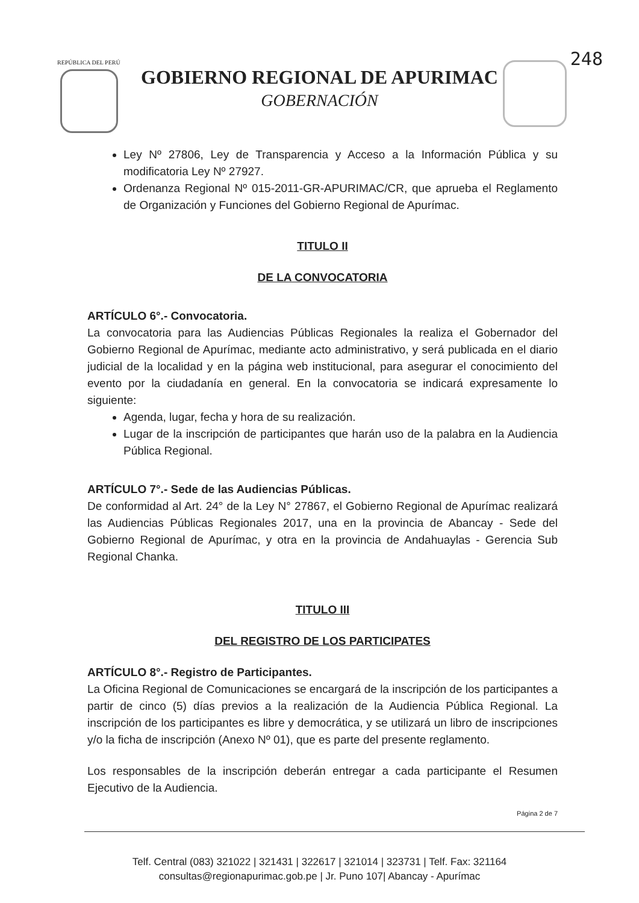248 REPÚBLICA DEL PERÚ
GOBIERNO REGIONAL DE APURIMAC
GOBERNACIÓN
Ley Nº 27806, Ley de Transparencia y Acceso a la Información Pública y su modificatoria Ley Nº 27927.
Ordenanza Regional Nº 015-2011-GR-APURIMAC/CR, que aprueba el Reglamento de Organización y Funciones del Gobierno Regional de Apurímac.
TITULO II
DE LA CONVOCATORIA
ARTÍCULO 6°.- Convocatoria.
La convocatoria para las Audiencias Públicas Regionales la realiza el Gobernador del Gobierno Regional de Apurímac, mediante acto administrativo, y será publicada en el diario judicial de la localidad y en la página web institucional, para asegurar el conocimiento del evento por la ciudadanía en general. En la convocatoria se indicará expresamente lo siguiente:
Agenda, lugar, fecha y hora de su realización.
Lugar de la inscripción de participantes que harán uso de la palabra en la Audiencia Pública Regional.
ARTÍCULO 7°.- Sede de las Audiencias Públicas.
De conformidad al Art. 24° de la Ley N° 27867, el Gobierno Regional de Apurímac realizará las Audiencias Públicas Regionales 2017, una en la provincia de Abancay - Sede del Gobierno Regional de Apurímac, y otra en la provincia de Andahuaylas - Gerencia Sub Regional Chanka.
TITULO III
DEL REGISTRO DE LOS PARTICIPATES
ARTÍCULO 8°.- Registro de Participantes.
La Oficina Regional de Comunicaciones se encargará de la inscripción de los participantes a partir de cinco (5) días previos a la realización de la Audiencia Pública Regional. La inscripción de los participantes es libre y democrática, y se utilizará un libro de inscripciones y/o la ficha de inscripción (Anexo Nº 01), que es parte del presente reglamento.
Los responsables de la inscripción deberán entregar a cada participante el Resumen Ejecutivo de la Audiencia.
Página 2 de 7
Telf. Central (083) 321022 | 321431 | 322617 | 321014 | 323731 | Telf. Fax: 321164
consultas@regionapurimac.gob.pe | Jr. Puno 107| Abancay - Apurímac